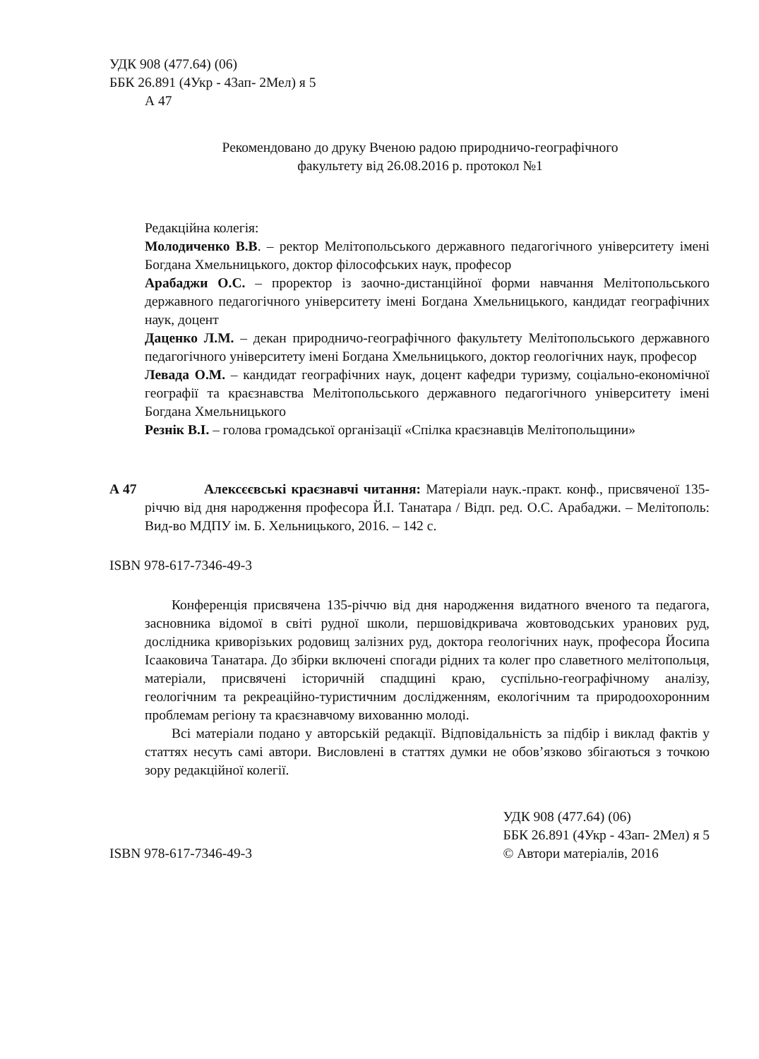УДК 908 (477.64) (06)
ББК 26.891 (4Укр - 43ап- 2Мел) я 5
А 47
Рекомендовано до друку Вченою радою природничо-географічного
факультету від 26.08.2016 р. протокол №1
Редакційна колегія:
Молодиченко В.В. – ректор Мелітопольського державного педагогічного університету імені Богдана Хмельницького, доктор філософських наук, професор
Арабаджи О.С. – проректор із заочно-дистанційної форми навчання Мелітопольського державного педагогічного університету імені Богдана Хмельницького, кандидат географічних наук, доцент
Даценко Л.М. – декан природничо-географічного факультету Мелітопольського державного педагогічного університету імені Богдана Хмельницького, доктор геологічних наук, професор
Левада О.М. – кандидат географічних наук, доцент кафедри туризму, соціально-економічної географії та краєзнавства Мелітопольського державного педагогічного університету імені Богдана Хмельницького
Резнік В.І. – голова громадської організації «Спілка краєзнавців Мелітопольщини»
А 47 Алексєєвські краєзнавчі читання: Матеріали наук.-практ. конф., присвяченої 135-річчю від дня народження професора Й.І. Танатара / Відп. ред. О.С. Арабаджи. – Мелітополь: Вид-во МДПУ ім. Б. Хельницького, 2016. – 142 с.
ISBN 978-617-7346-49-3
Конференція присвячена 135-річчю від дня народження видатного вченого та педагога, засновника відомої в світі рудної школи, першовідкривача жовтоводських уранових руд, дослідника криворізьких родовищ залізних руд, доктора геологічних наук, професора Йосипа Ісааковича Танатара. До збірки включені спогади рідних та колег про славетного мелітопольця, матеріали, присвячені історичній спадщині краю, суспільно-географічному аналізу, геологічним та рекреаційно-туристичним дослідженням, екологічним та природоохоронним проблемам регіону та краєзнавчому вихованню молоді.
Всі матеріали подано у авторській редакції. Відповідальність за підбір і виклад фактів у статтях несуть самі автори. Висловлені в статтях думки не обов’язково збігаються з точкою зору редакційної колегії.
ISBN 978-617-7346-49-3
УДК 908 (477.64) (06)
ББК 26.891 (4Укр - 43ап- 2Мел) я 5
© Автори матеріалів, 2016